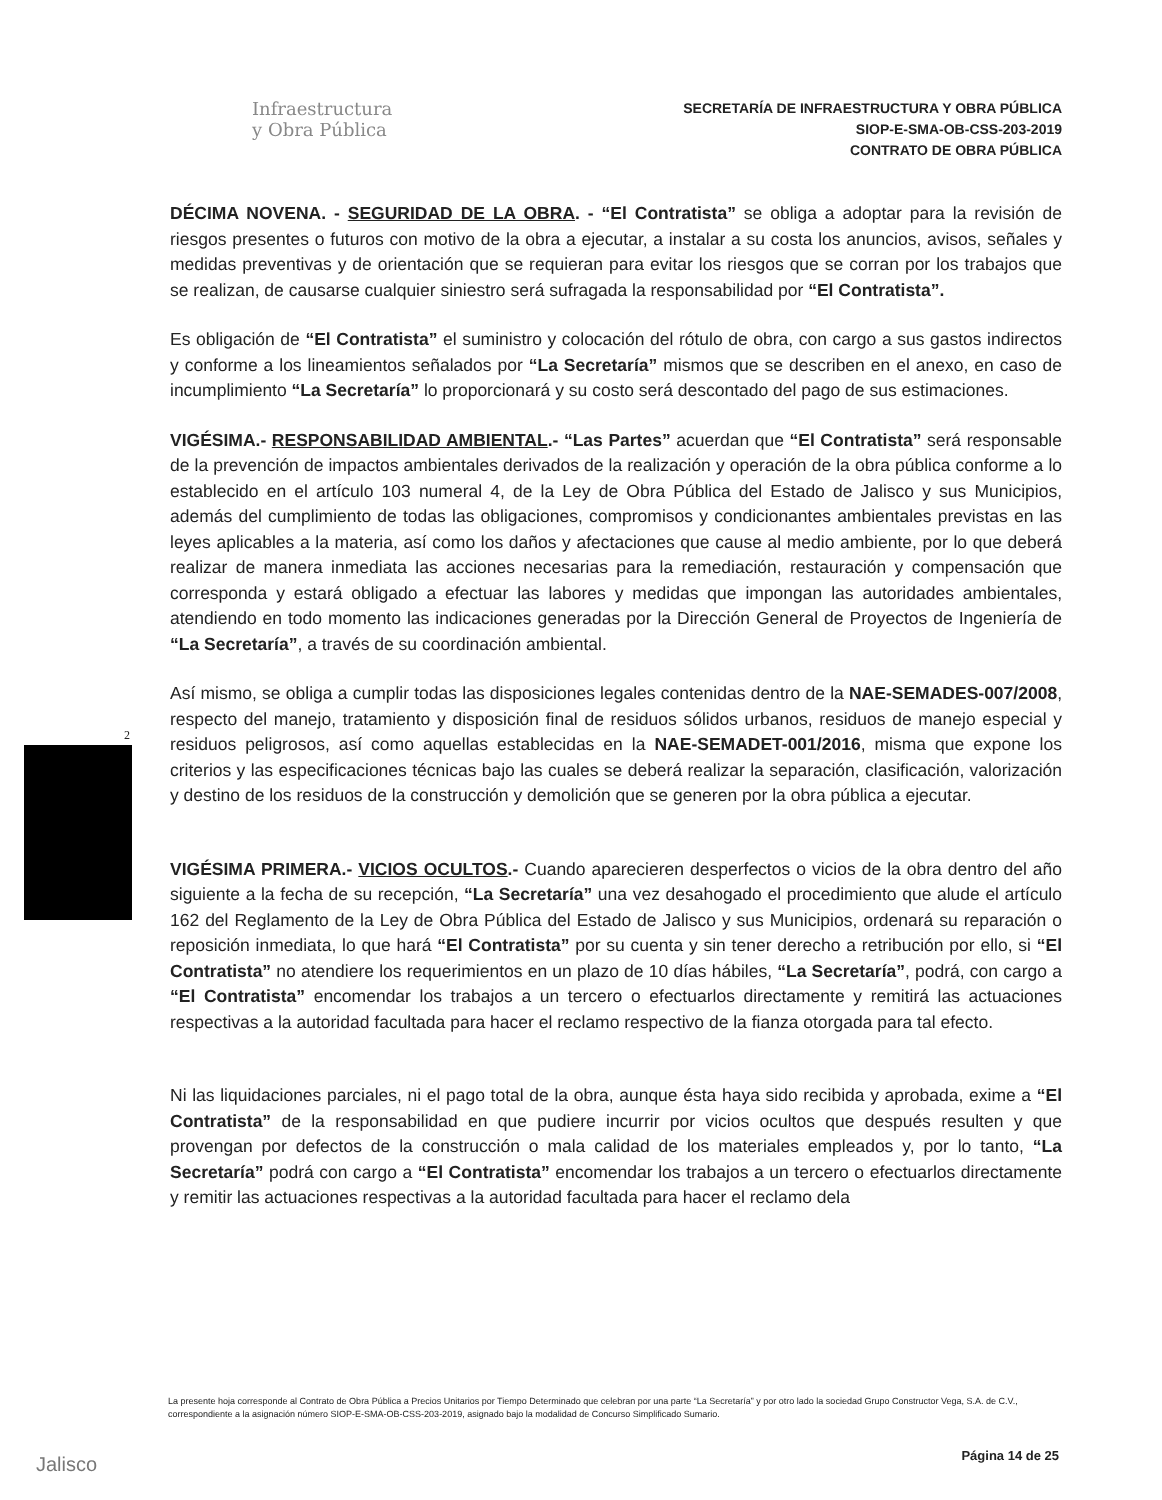Infraestructura
y Obra Pública
SECRETARÍA DE INFRAESTRUCTURA Y OBRA PÚBLICA
SIOP-E-SMA-OB-CSS-203-2019
CONTRATO DE OBRA PÚBLICA
DÉCIMA NOVENA. - SEGURIDAD DE LA OBRA. - “El Contratista” se obliga a adoptar para la revisión de riesgos presentes o futuros con motivo de la obra a ejecutar, a instalar a su costa los anuncios, avisos, señales y medidas preventivas y de orientación que se requieran para evitar los riesgos que se corran por los trabajos que se realizan, de causarse cualquier siniestro será sufragada la responsabilidad por “El Contratista”.
Es obligación de “El Contratista” el suministro y colocación del rótulo de obra, con cargo a sus gastos indirectos y conforme a los lineamientos señalados por “La Secretaría” mismos que se describen en el anexo, en caso de incumplimiento “La Secretaría” lo proporcionará y su costo será descontado del pago de sus estimaciones.
VIGÉSIMA.- RESPONSABILIDAD AMBIENTAL.- “Las Partes” acuerdan que “El Contratista” será responsable de la prevención de impactos ambientales derivados de la realización y operación de la obra pública conforme a lo establecido en el artículo 103 numeral 4, de la Ley de Obra Pública del Estado de Jalisco y sus Municipios, además del cumplimiento de todas las obligaciones, compromisos y condicionantes ambientales previstas en las leyes aplicables a la materia, así como los daños y afectaciones que cause al medio ambiente, por lo que deberá realizar de manera inmediata las acciones necesarias para la remediación, restauración y compensación que corresponda y estará obligado a efectuar las labores y medidas que impongan las autoridades ambientales, atendiendo en todo momento las indicaciones generadas por la Dirección General de Proyectos de Ingeniería de “La Secretaría”, a través de su coordinación ambiental.
Así mismo, se obliga a cumplir todas las disposiciones legales contenidas dentro de la NAE-SEMADES-007/2008, respecto del manejo, tratamiento y disposición final de residuos sólidos urbanos, residuos de manejo especial y residuos peligrosos, así como aquellas establecidas en la NAE-SEMADET-001/2016, misma que expone los criterios y las especificaciones técnicas bajo las cuales se deberá realizar la separación, clasificación, valorización y destino de los residuos de la construcción y demolición que se generen por la obra pública a ejecutar.
VIGÉSIMA PRIMERA.- VICIOS OCULTOS.- Cuando aparecieren desperfectos o vicios de la obra dentro del año siguiente a la fecha de su recepción, “La Secretaría” una vez desahogado el procedimiento que alude el artículo 162 del Reglamento de la Ley de Obra Pública del Estado de Jalisco y sus Municipios, ordenará su reparación o reposición inmediata, lo que hará “El Contratista” por su cuenta y sin tener derecho a retribución por ello, si “El Contratista” no atendiere los requerimientos en un plazo de 10 días hábiles, “La Secretaría”, podrá, con cargo a “El Contratista” encomendar los trabajos a un tercero o efectuarlos directamente y remitirá las actuaciones respectivas a la autoridad facultada para hacer el reclamo respectivo de la fianza otorgada para tal efecto.
Ni las liquidaciones parciales, ni el pago total de la obra, aunque ésta haya sido recibida y aprobada, exime a “El Contratista” de la responsabilidad en que pudiere incurrir por vicios ocultos que después resulten y que provengan por defectos de la construcción o mala calidad de los materiales empleados y, por lo tanto, “La Secretaría” podrá con cargo a “El Contratista” encomendar los trabajos a un tercero o efectuarlos directamente y remitir las actuaciones respectivas a la autoridad facultada para hacer el reclamo dela
2
La presente hoja corresponde al Contrato de Obra Pública a Precios Unitarios por Tiempo Determinado que celebran por una parte “La Secretaría” y por otro lado la sociedad Grupo Constructor Vega, S.A. de C.V., correspondiente a la asignación número SIOP-E-SMA-OB-CSS-203-2019, asignado bajo la modalidad de Concurso Simplificado Sumario.
Jalisco Página 14 de 25